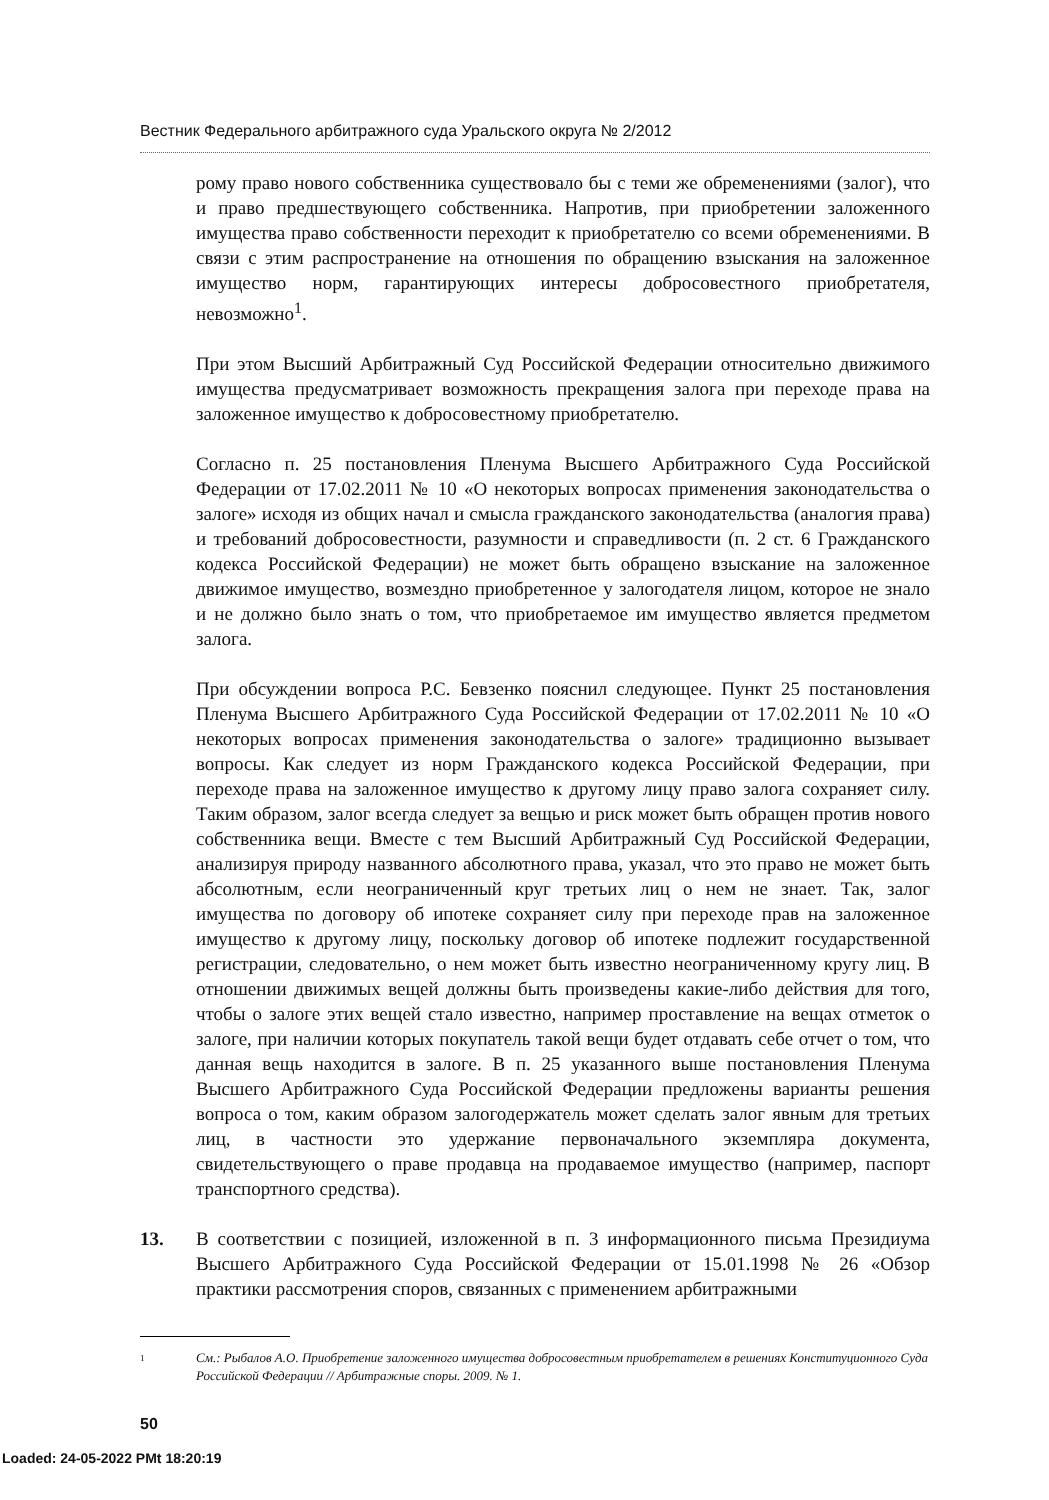Вестник Федерального арбитражного суда Уральского округа № 2/2012
рому право нового собственника существовало бы с теми же обременениями (залог), что и право предшествующего собственника. Напротив, при приобретении заложенного имущества право собственности переходит к приобретателю со всеми обременениями. В связи с этим распространение на отношения по обращению взыскания на заложенное имущество норм, гарантирующих интересы добросовестного приобретателя, невозможно<sup>1</sup>.
При этом Высший Арбитражный Суд Российской Федерации относительно движимого имущества предусматривает возможность прекращения залога при переходе права на заложенное имущество к добросовестному приобретателю.
Согласно п. 25 постановления Пленума Высшего Арбитражного Суда Российской Федерации от 17.02.2011 № 10 «О некоторых вопросах применения законодательства о залоге» исходя из общих начал и смысла гражданского законодательства (аналогия права) и требований добросовестности, разумности и справедливости (п. 2 ст. 6 Гражданского кодекса Российской Федерации) не может быть обращено взыскание на заложенное движимое имущество, возмездно приобретенное у залогодателя лицом, которое не знало и не должно было знать о том, что приобретаемое им имущество является предметом залога.
При обсуждении вопроса Р.С. Бевзенко пояснил следующее. Пункт 25 постановления Пленума Высшего Арбитражного Суда Российской Федерации от 17.02.2011 № 10 «О некоторых вопросах применения законодательства о залоге» традиционно вызывает вопросы. Как следует из норм Гражданского кодекса Российской Федерации, при переходе права на заложенное имущество к другому лицу право залога сохраняет силу. Таким образом, залог всегда следует за вещью и риск может быть обращен против нового собственника вещи. Вместе с тем Высший Арбитражный Суд Российской Федерации, анализируя природу названного абсолютного права, указал, что это право не может быть абсолютным, если неограниченный круг третьих лиц о нем не знает. Так, залог имущества по договору об ипотеке сохраняет силу при переходе прав на заложенное имущество к другому лицу, поскольку договор об ипотеке подлежит государственной регистрации, следовательно, о нем может быть известно неограниченному кругу лиц. В отношении движимых вещей должны быть произведены какие-либо действия для того, чтобы о залоге этих вещей стало известно, например проставление на вещах отметок о залоге, при наличии которых покупатель такой вещи будет отдавать себе отчет о том, что данная вещь находится в залоге. В п. 25 указанного выше постановления Пленума Высшего Арбитражного Суда Российской Федерации предложены варианты решения вопроса о том, каким образом залогодержатель может сделать залог явным для третьих лиц, в частности это удержание первоначального экземпляра документа, свидетельствующего о праве продавца на продаваемое имущество (например, паспорт транспортного средства).
13. В соответствии с позицией, изложенной в п. 3 информационного письма Президиума Высшего Арбитражного Суда Российской Федерации от 15.01.1998 № 26 «Обзор практики рассмотрения споров, связанных с применением арбитражными
1
См.: Рыбалов А.О. Приобретение заложенного имущества добросовестным приобретателем в решениях Конституционного Суда Российской Федерации // Арбитражные споры. 2009. № 1.
50
Loaded: 24-05-2022 PMt 18:20:19